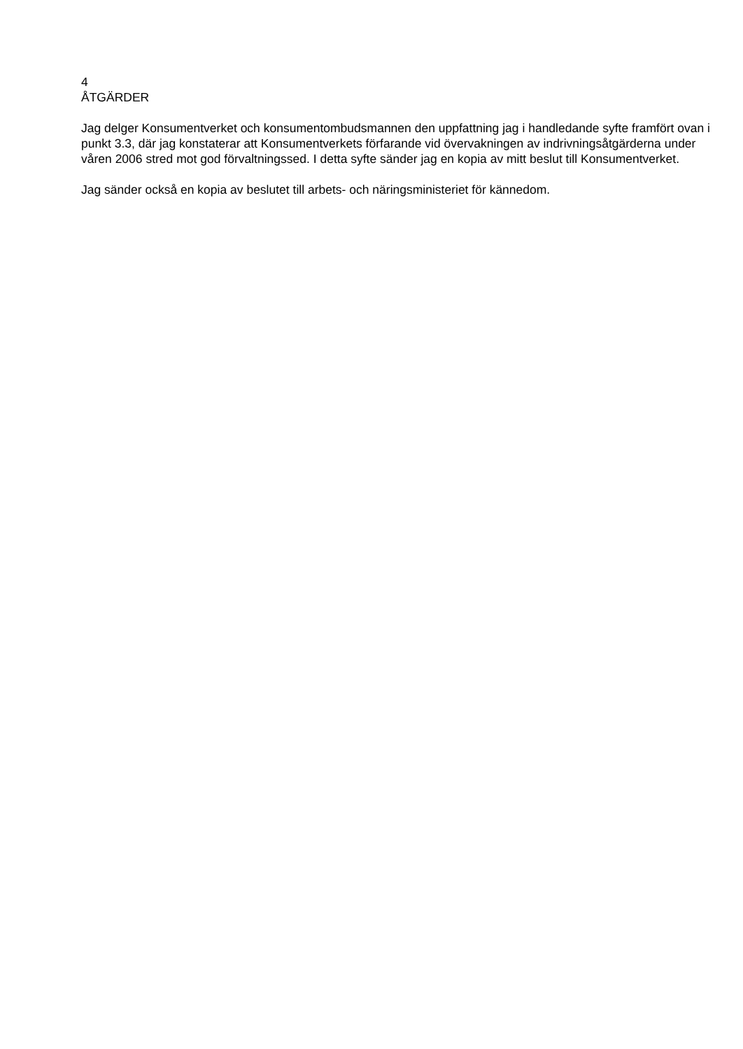4
ÅTGÄRDER
Jag delger Konsumentverket och konsumentombudsmannen den uppfattning jag i handledande syfte framfört ovan i punkt 3.3, där jag konstaterar att Konsumentverkets förfarande vid övervakningen av indrivningsåtgärderna under våren 2006 stred mot god förvaltningssed. I detta syfte sänder jag en kopia av mitt beslut till Konsumentverket.
Jag sänder också en kopia av beslutet till arbets- och näringsministeriet för kännedom.